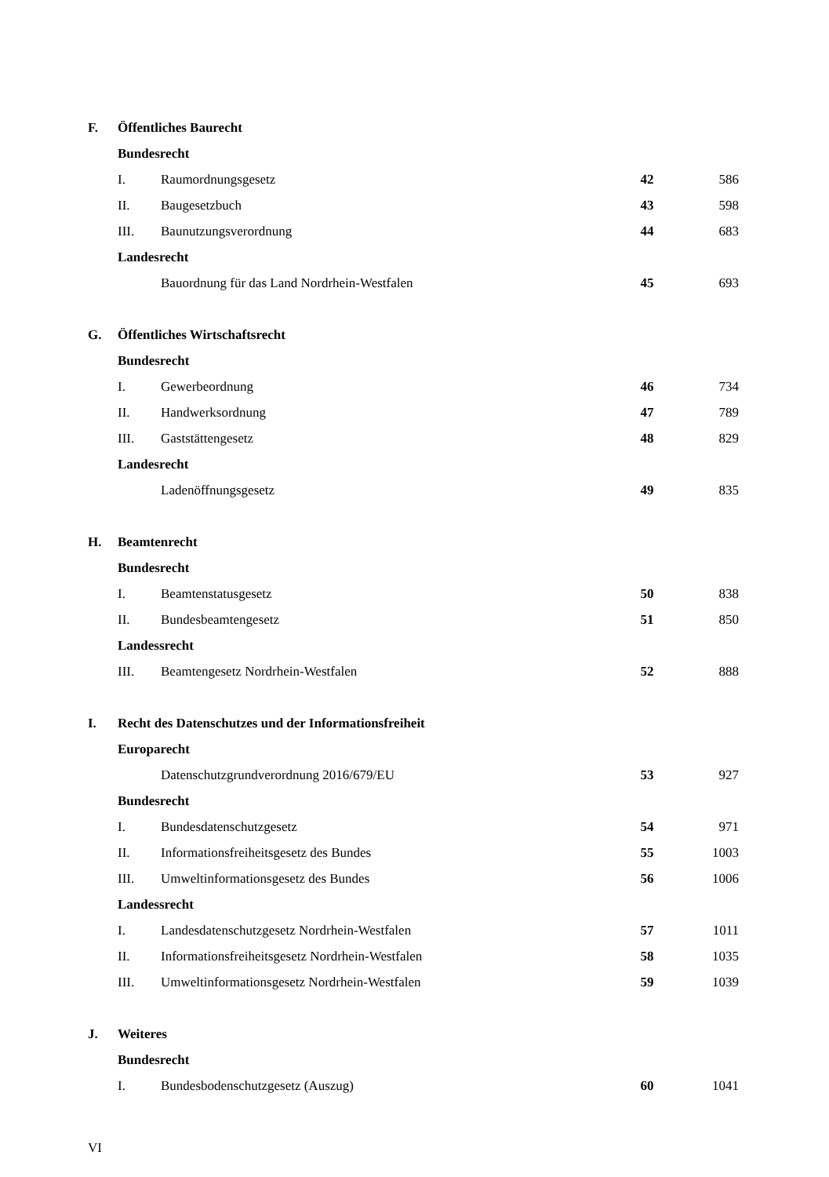| F. | Öffentliches Baurecht | | | |
| | Bundesrecht | | | |
| | I. | Raumordnungsgesetz | 42 | 586 |
| | II. | Baugesetzbuch | 43 | 598 |
| | III. | Baunutzungsverordnung | 44 | 683 |
| | Landesrecht | | | |
| | | Bauordnung für das Land Nordrhein-Westfalen | 45 | 693 |
| G. | Öffentliches Wirtschaftsrecht | | | |
| | Bundesrecht | | | |
| | I. | Gewerbeordnung | 46 | 734 |
| | II. | Handwerksordnung | 47 | 789 |
| | III. | Gaststättengesetz | 48 | 829 |
| | Landesrecht | | | |
| | | Ladenöffnungsgesetz | 49 | 835 |
| H. | Beamtenrecht | | | |
| | Bundesrecht | | | |
| | I. | Beamtenstatusgesetz | 50 | 838 |
| | II. | Bundesbeamtengesetz | 51 | 850 |
| | Landessrecht | | | |
| | III. | Beamtengesetz Nordrhein-Westfalen | 52 | 888 |
| I. | Recht des Datenschutzes und der Informationsfreiheit | | | |
| | Europarecht | | | |
| | | Datenschutzgrundverordnung 2016/679/EU | 53 | 927 |
| | Bundesrecht | | | |
| | I. | Bundesdatenschutzgesetz | 54 | 971 |
| | II. | Informationsfreiheitsgesetz des Bundes | 55 | 1003 |
| | III. | Umweltinformationsgesetz des Bundes | 56 | 1006 |
| | Landessrecht | | | |
| | I. | Landesdatenschutzgesetz Nordrhein-Westfalen | 57 | 1011 |
| | II. | Informationsfreiheitsgesetz Nordrhein-Westfalen | 58 | 1035 |
| | III. | Umweltinformationsgesetz Nordrhein-Westfalen | 59 | 1039 |
| J. | Weiteres | | | |
| | Bundesrecht | | | |
| | I. | Bundesbodenschutzgesetz (Auszug) | 60 | 1041 |
VI